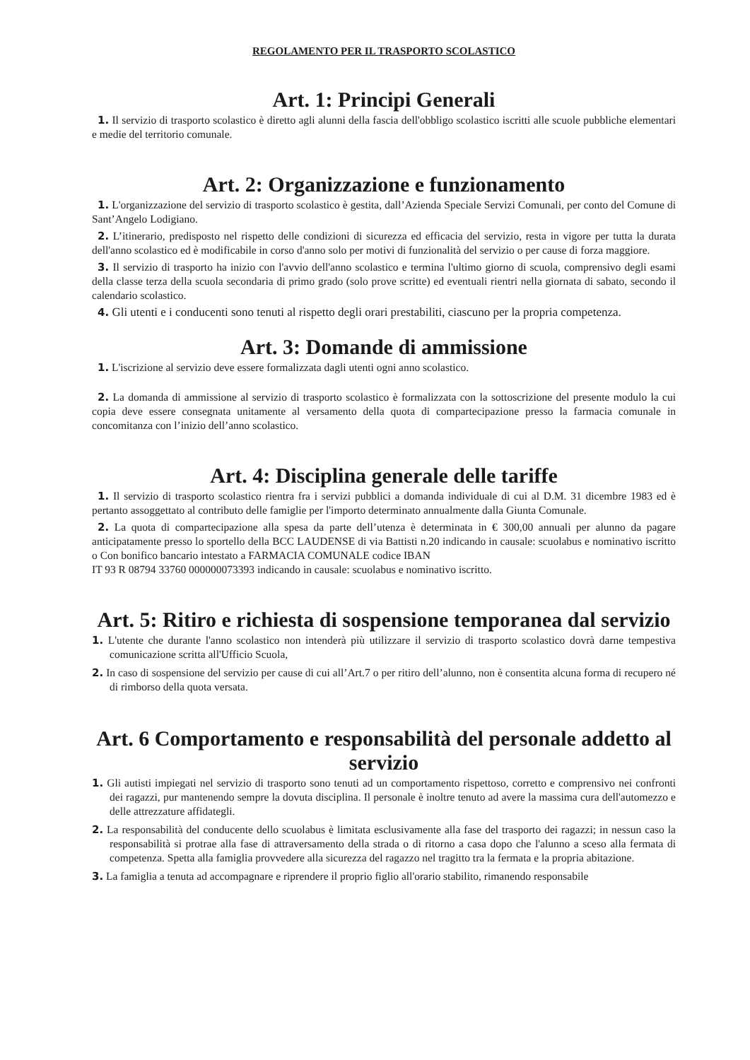REGOLAMENTO PER IL TRASPORTO SCOLASTICO
Art. 1: Principi Generali
1. Il servizio di trasporto scolastico è diretto agli alunni della fascia dell'obbligo scolastico iscritti alle scuole pubbliche elementari e medie del territorio comunale.
Art. 2: Organizzazione e funzionamento
1. L'organizzazione del servizio di trasporto scolastico è gestita, dall’Azienda Speciale Servizi Comunali, per conto del Comune di Sant’Angelo Lodigiano.
2. L’itinerario, predisposto nel rispetto delle condizioni di sicurezza ed efficacia del servizio, resta in vigore per tutta la durata dell'anno scolastico ed è modificabile in corso d'anno solo per motivi di funzionalità del servizio o per cause di forza maggiore.
3. Il servizio di trasporto ha inizio con l'avvio dell'anno scolastico e termina l'ultimo giorno di scuola, comprensivo degli esami della classe terza della scuola secondaria di primo grado (solo prove scritte) ed eventuali rientri nella giornata di sabato, secondo il calendario scolastico.
4. Gli utenti e i conducenti sono tenuti al rispetto degli orari prestabiliti, ciascuno per la propria competenza.
Art. 3: Domande di ammissione
1. L'iscrizione al servizio deve essere formalizzata dagli utenti ogni anno scolastico.
2. La domanda di ammissione al servizio di trasporto scolastico è formalizzata con la sottoscrizione del presente modulo la cui copia deve essere consegnata unitamente al versamento della quota di compartecipazione presso la farmacia comunale in concomitanza con l’inizio dell’anno scolastico.
Art. 4: Disciplina generale delle tariffe
1. Il servizio di trasporto scolastico rientra fra i servizi pubblici a domanda individuale di cui al D.M. 31 dicembre 1983 ed è pertanto assoggettato al contributo delle famiglie per l'importo determinato annualmente dalla Giunta Comunale.
2. La quota di compartecipazione alla spesa da parte dell’utenza è determinata in € 300,00 annuali per alunno da pagare anticipatamente presso lo sportello della BCC LAUDENSE di via Battisti n.20 indicando in causale: scuolabus e nominativo iscritto o Con bonifico bancario intestato a FARMACIA COMUNALE codice IBAN
IT 93 R 08794 33760 000000073393 indicando in causale: scuolabus e nominativo iscritto.
Art. 5: Ritiro e richiesta di sospensione temporanea dal servizio
1. L'utente che durante l'anno scolastico non intenderà più utilizzare il servizio di trasporto scolastico dovrà darne tempestiva comunicazione scritta all'Ufficio Scuola,
2. In caso di sospensione del servizio per cause di cui all’Art.7 o per ritiro dell’alunno, non è consentita alcuna forma di recupero né di rimborso della quota versata.
Art. 6 Comportamento e responsabilità del personale addetto al servizio
1. Gli autisti impiegati nel servizio di trasporto sono tenuti ad un comportamento rispettoso, corretto e comprensivo nei confronti dei ragazzi, pur mantenendo sempre la dovuta disciplina. Il personale è inoltre tenuto ad avere la massima cura dell'automezzo e delle attrezzature affidategli.
2. La responsabilità del conducente dello scuolabus è limitata esclusivamente alla fase del trasporto dei ragazzi; in nessun caso la responsabilità si protrae alla fase di attraversamento della strada o di ritorno a casa dopo che l'alunno a sceso alla fermata di competenza. Spetta alla famiglia provvedere alla sicurezza del ragazzo nel tragitto tra la fermata e la propria abitazione.
3. La famiglia a tenuta ad accompagnare e riprendere il proprio figlio all'orario stabilito, rimanendo responsabile